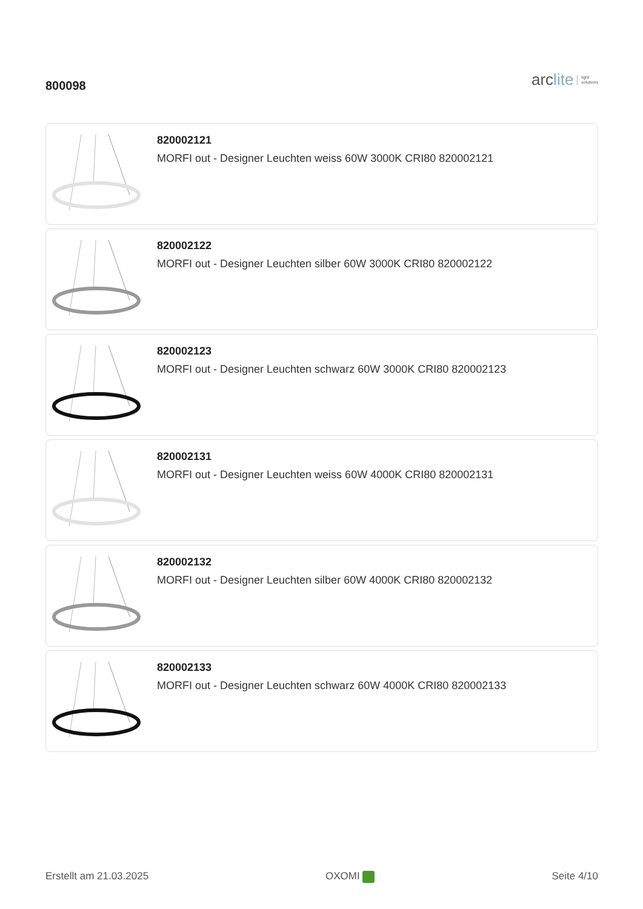800098
arc lite light
solutions
820002121
MORFI out - Designer Leuchten weiss 60W 3000K CRI80 820002121
820002122
MORFI out - Designer Leuchten silber 60W 3000K CRI80 820002122
820002123
MORFI out - Designer Leuchten schwarz 60W 3000K CRI80 820002123
820002131
MORFI out - Designer Leuchten weiss 60W 4000K CRI80 820002131
820002132
MORFI out - Designer Leuchten silber 60W 4000K CRI80 820002132
820002133
MORFI out - Designer Leuchten schwarz 60W 4000K CRI80 820002133
Erstellt am 21.03.2025 OXOMI Seite 4/10